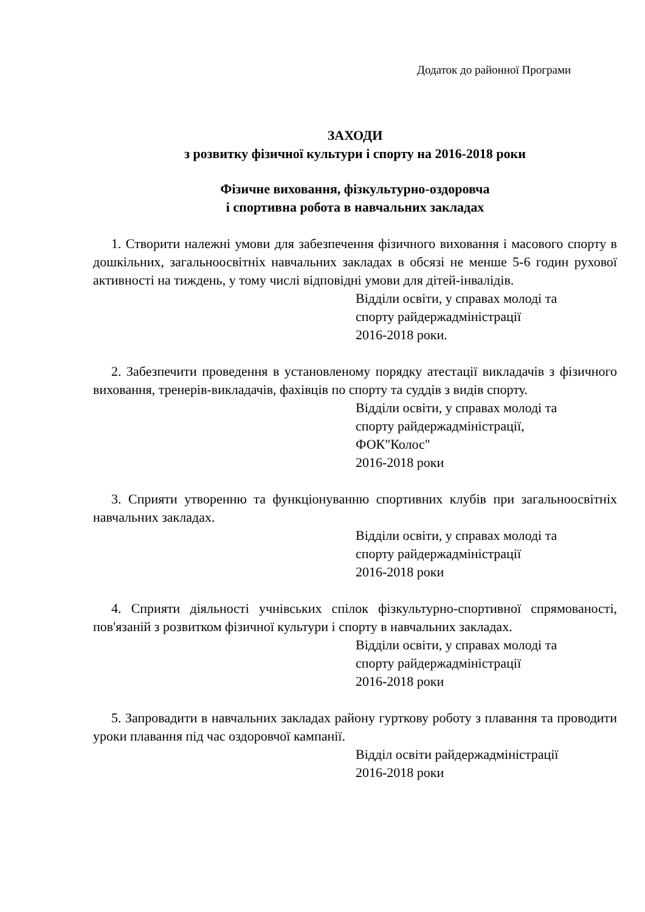Додаток до районної Програми
ЗАХОДИ
з розвитку фізичної культури і спорту на 2016-2018 роки
Фізичне виховання, фізкультурно-оздоровча
і спортивна робота в навчальних закладах
1. Створити належні умови для забезпечення фізичного виховання і масового спорту в дошкільних, загальноосвітніх навчальних закладах в обсязі не менше 5-6 годин рухової активності на тиждень, у тому числі відповідні умови для дітей-інвалідів.
Відділи освіти, у справах молоді та
спорту райдержадміністрації
2016-2018 роки.
2. Забезпечити проведення в установленому порядку атестації викладачів з фізичного виховання, тренерів-викладачів, фахівців по спорту та суддів з видів спорту.
Відділи освіти, у справах молоді та
спорту райдержадміністрації,
ФОК"Колос"
2016-2018 роки
3. Сприяти утворенню та функціонуванню спортивних клубів при загальноосвітніх навчальних закладах.
Відділи освіти, у справах молоді та
спорту райдержадміністрації
2016-2018 роки
4. Сприяти діяльності учнівських спілок фізкультурно-спортивної спрямованості, пов'язаній з розвитком фізичної культури і спорту в навчальних закладах.
Відділи освіти, у справах молоді та
спорту райдержадміністрації
2016-2018 роки
5. Запровадити в навчальних закладах району гурткову роботу з плавання та проводити уроки плавання під час оздоровчої кампанії.
Відділ освіти райдержадміністрації
2016-2018 роки